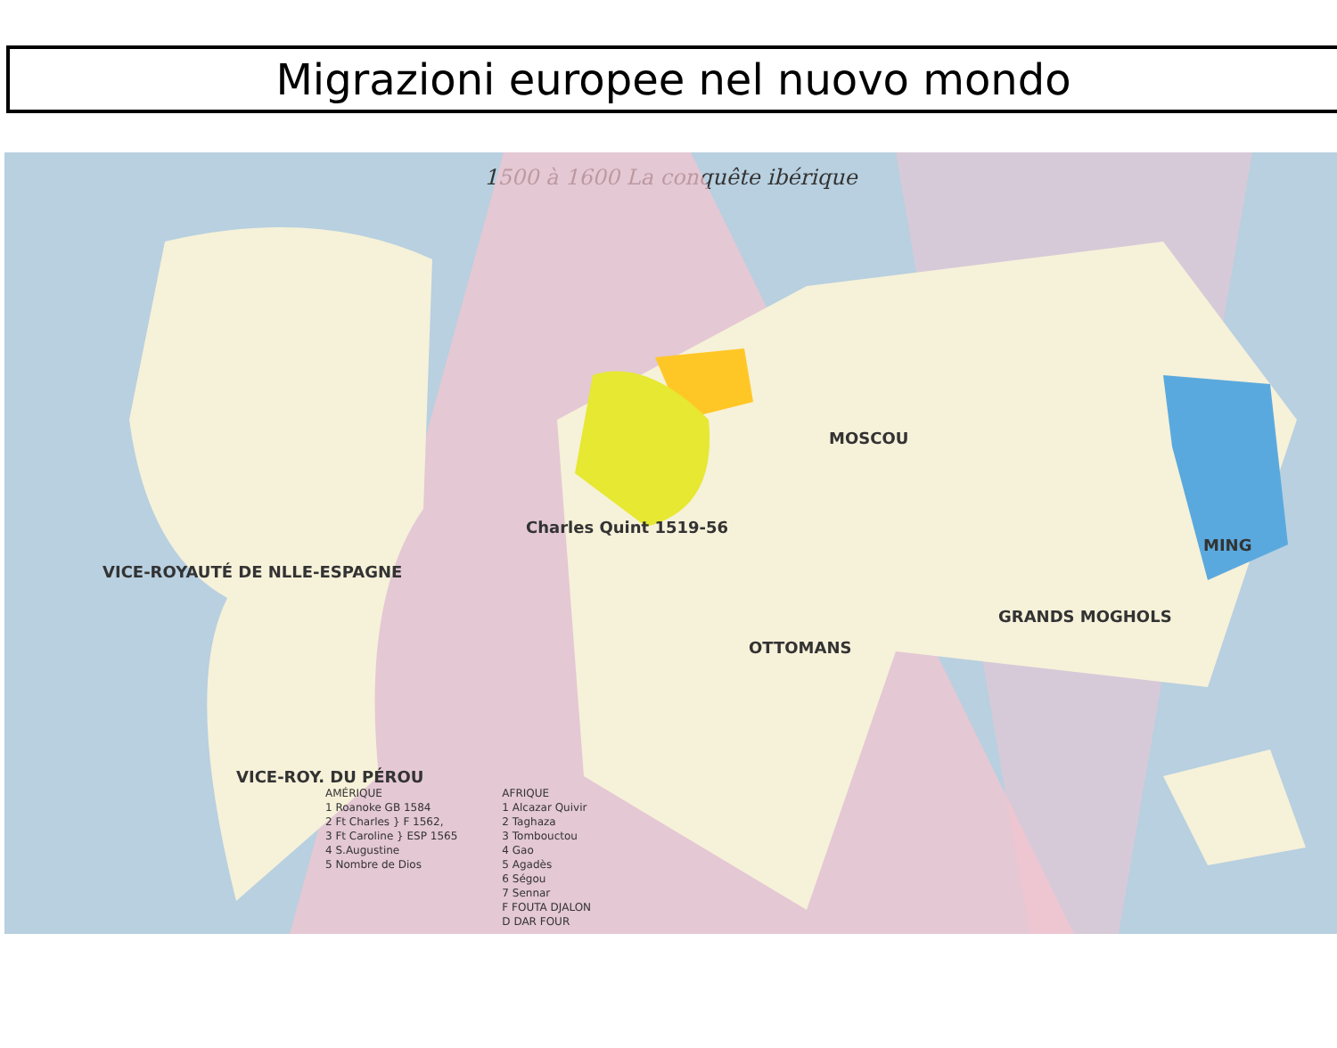Migrazioni europee nel nuovo mondo
1500 à 1600 La conquête ibérique
VICE-ROYAUTÉ DE NLLE-ESPAGNE
VICE-ROY. DU PÉROU
Charles Quint 1519-56
MOSCOU
OTTOMANS
MING
GRANDS MOGHOLS
AMÉRIQUE
1 Roanoke GB 1584
2 Ft Charles } F 1562,
3 Ft Caroline } ESP 1565
4 S.Augustine
5 Nombre de Dios
AFRIQUE
1 Alcazar Quivir
2 Taghaza
3 Tombouctou
4 Gao
5 Agadès
6 Ségou
7 Sennar
F FOUTA DJALON
D DAR FOUR